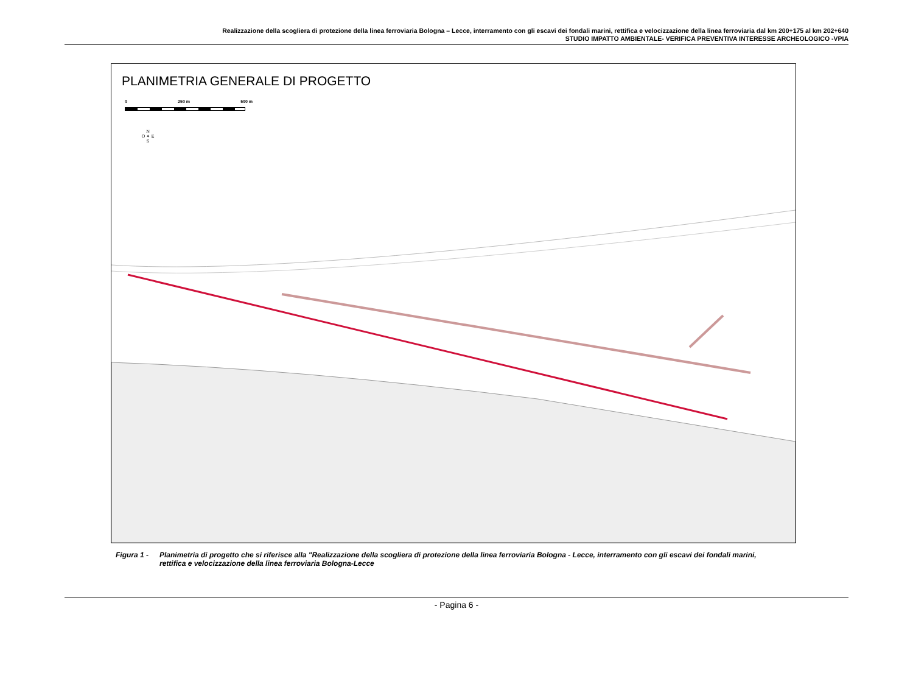Realizzazione della scogliera di protezione della linea ferroviaria Bologna – Lecce, interramento con gli escavi dei fondali marini, rettifica e velocizzazione della linea ferroviaria dal km 200+175 al km 202+640
STUDIO IMPATTO AMBIENTALE- VERIFICA PREVENTIVA INTERESSE ARCHEOLOGICO -VPIA
PLANIMETRIA GENERALE DI PROGETTO
0 250 m 500 m
N
O ✦ E
S
Figura 1 - Planimetria di progetto che si riferisce alla "Realizzazione della scogliera di protezione della linea ferroviaria Bologna - Lecce, interramento con gli escavi dei fondali marini, rettifica e velocizzazione della linea ferroviaria Bologna-Lecce
- Pagina 6 -